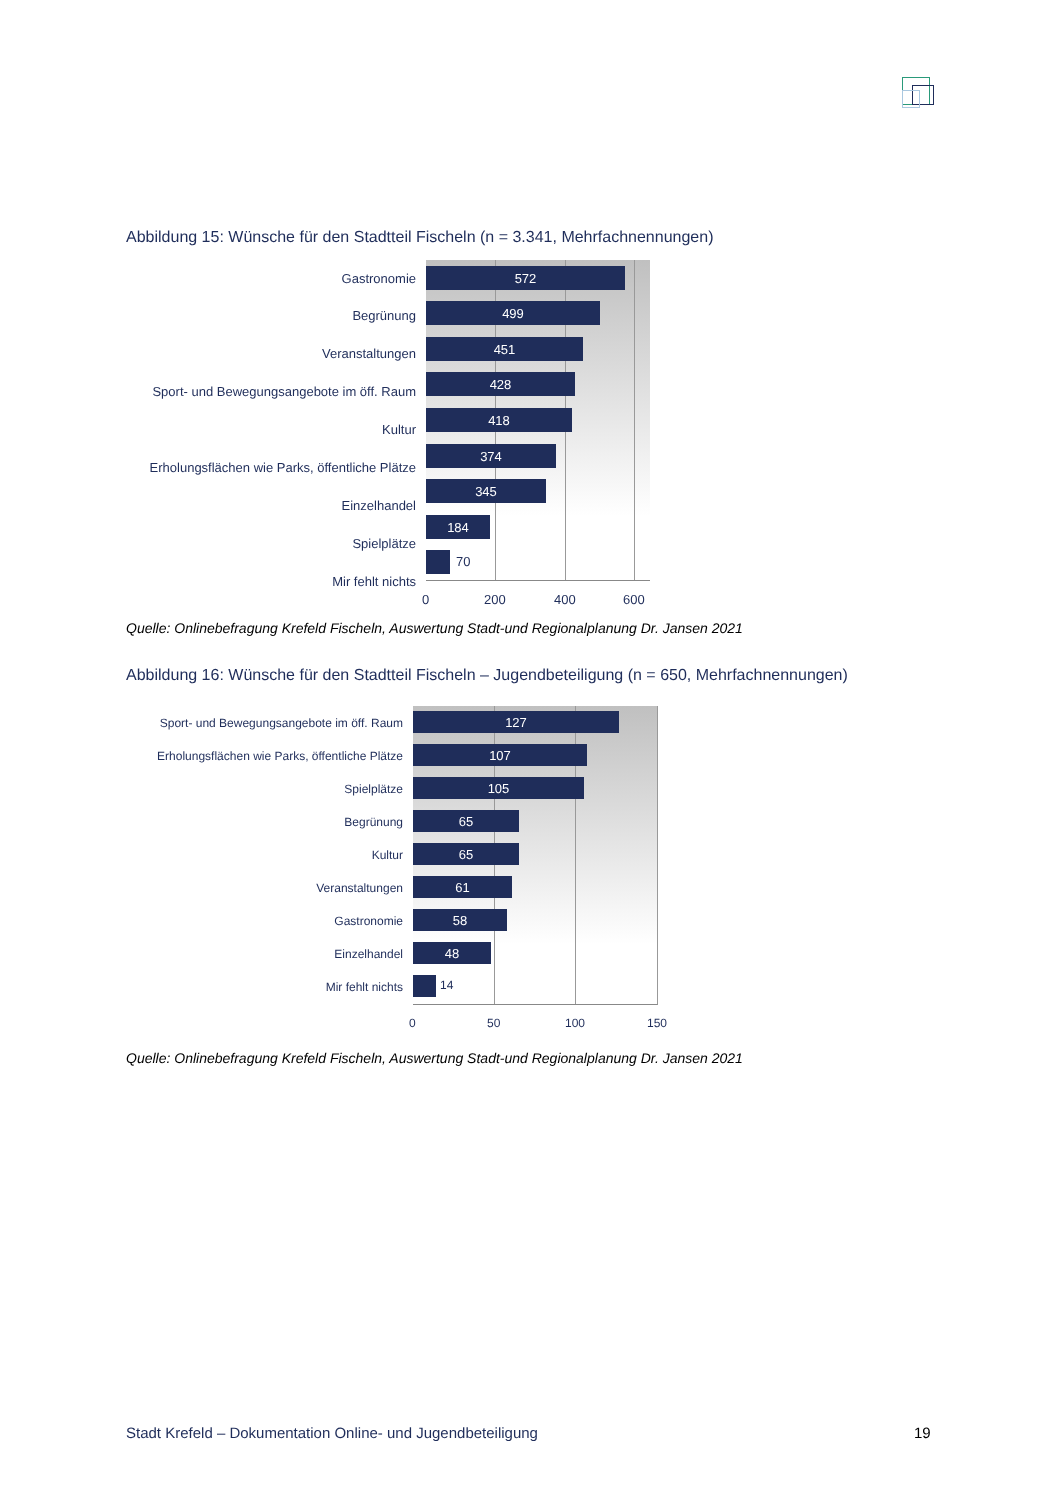Abbildung 15: Wünsche für den Stadtteil Fischeln (n = 3.341, Mehrfachnennungen)
Gastronomie
Begrünung
Veranstaltungen
Sport- und Bewegungsangebote im öff. Raum
Kultur
Erholungsflächen wie Parks, öffentliche Plätze
Einzelhandel
Spielplätze
Mir fehlt nichts
572
499
451
428
418
374
345
184
70
0 200 400 600
Quelle: Onlinebefragung Krefeld Fischeln, Auswertung Stadt-und Regionalplanung Dr. Jansen 2021
Abbildung 16: Wünsche für den Stadtteil Fischeln – Jugendbeteiligung (n = 650, Mehrfachnennungen)
Sport- und Bewegungsangebote im öff. Raum
Erholungsflächen wie Parks, öffentliche Plätze
Spielplätze
Begrünung
Kultur
Veranstaltungen
Gastronomie
Einzelhandel
Mir fehlt nichts
127
107
105
65
65
61
58
48
14
0 50 100 150
Quelle: Onlinebefragung Krefeld Fischeln, Auswertung Stadt-und Regionalplanung Dr. Jansen 2021
Stadt Krefeld – Dokumentation Online- und Jugendbeteiligung
19